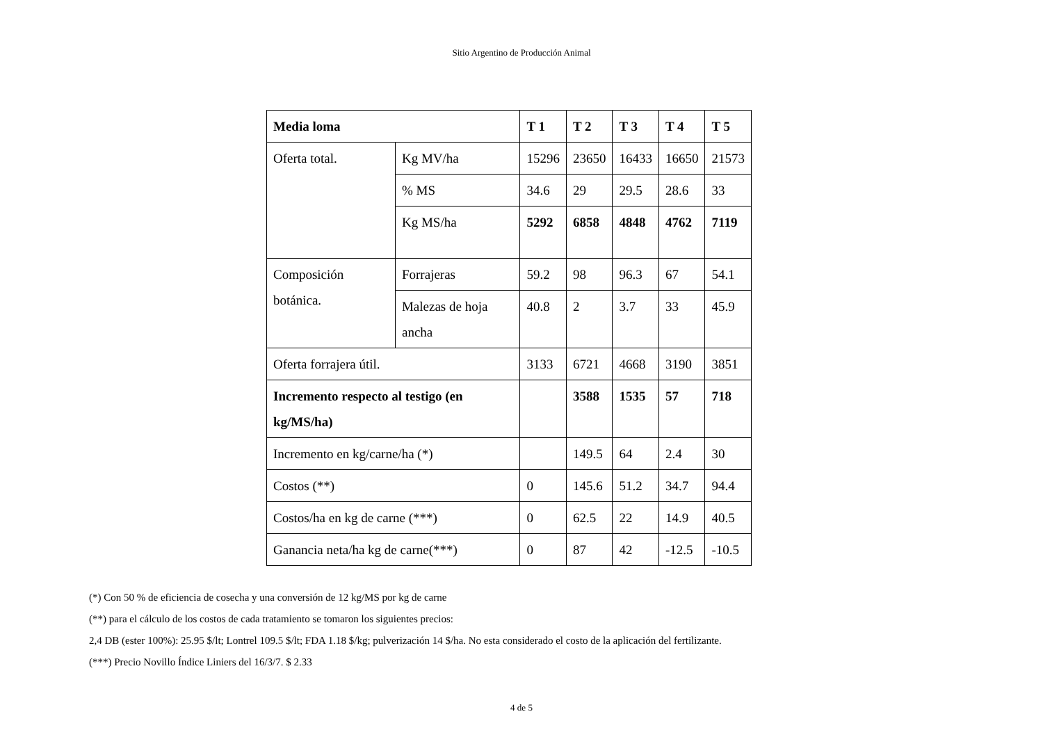Sitio Argentino de Producción Animal
| Media loma | | T 1 | T 2 | T 3 | T 4 | T 5 |
| --- | --- | --- | --- | --- | --- | --- |
| Oferta total. | Kg MV/ha | 15296 | 23650 | 16433 | 16650 | 21573 |
| | % MS | 34.6 | 29 | 29.5 | 28.6 | 33 |
| | Kg MS/ha | 5292 | 6858 | 4848 | 4762 | 7119 |
| Composición botánica. | Forrajeras | 59.2 | 98 | 96.3 | 67 | 54.1 |
| | Malezas de hoja ancha | 40.8 | 2 | 3.7 | 33 | 45.9 |
| Oferta forrajera útil. | | 3133 | 6721 | 4668 | 3190 | 3851 |
| Incremento respecto al testigo (en kg/MS/ha) | | | 3588 | 1535 | 57 | 718 |
| Incremento en kg/carne/ha (*) | | | 149.5 | 64 | 2.4 | 30 |
| Costos (**) | | 0 | 145.6 | 51.2 | 34.7 | 94.4 |
| Costos/ha en kg de carne (***) | | 0 | 62.5 | 22 | 14.9 | 40.5 |
| Ganancia neta/ha kg de carne(***) | | 0 | 87 | 42 | -12.5 | -10.5 |
(*) Con 50 % de eficiencia de cosecha y una conversión de 12 kg/MS por kg de carne
(**) para el cálculo de los costos de cada tratamiento se tomaron los siguientes precios:
2,4 DB (ester 100%): 25.95 $/lt; Lontrel 109.5 $/lt; FDA 1.18 $/kg; pulverización 14 $/ha. No esta considerado el costo de la aplicación del fertilizante.
(***) Precio Novillo Índice Liniers del 16/3/7. $ 2.33
4 de 5